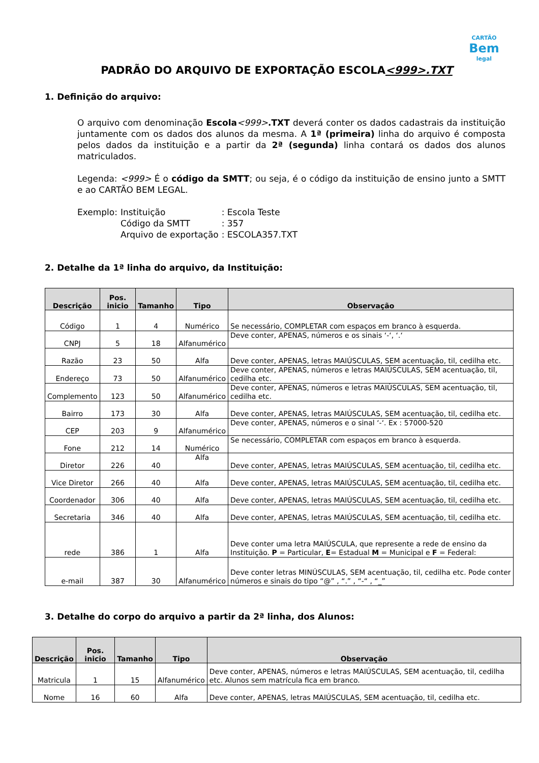CARTÃO
Bem
legal
PADRÃO DO ARQUIVO DE EXPORTAÇÃO ESCOLA<999>.TXT
1. Definição do arquivo:
O arquivo com denominação Escola<999>.TXT deverá conter os dados cadastrais da instituição juntamente com os dados dos alunos da mesma. A 1ª (primeira) linha do arquivo é composta pelos dados da instituição e a partir da 2ª (segunda) linha contará os dados dos alunos matriculados.
Legenda: <999> É o código da SMTT; ou seja, é o código da instituição de ensino junto a SMTT e ao CARTÃO BEM LEGAL.
| Exemplo: | Instituição | : Escola Teste |
| | Código da SMTT | : 357 |
| | Arquivo de exportação | : ESCOLA357.TXT |
2. Detalhe da 1ª linha do arquivo, da Instituição:
| Descrição | Pos. inicio | Tamanho | Tipo | Observação |
| --- | --- | --- | --- | --- |
| Código | 1 | 4 | Numérico | Se necessário, COMPLETAR com espaços em branco à esquerda. |
| CNPJ | 5 | 18 | Alfanumérico | Deve conter, APENAS, números e os sinais ‘-‘, ‘.‘ |
| Razão | 23 | 50 | Alfa | Deve conter, APENAS, letras MAIÚSCULAS, SEM acentuação, til, cedilha etc. |
| Endereço | 73 | 50 | Alfanumérico | Deve conter, APENAS, números e letras MAIÚSCULAS, SEM acentuação, til, cedilha etc. |
| Complemento | 123 | 50 | Alfanumérico | Deve conter, APENAS, números e letras MAIÚSCULAS, SEM acentuação, til, cedilha etc. |
| Bairro | 173 | 30 | Alfa | Deve conter, APENAS, letras MAIÚSCULAS, SEM acentuação, til, cedilha etc. |
| CEP | 203 | 9 | Alfanumérico | Deve conter, APENAS, números e o sinal ‘-‘. Ex : 57000-520 |
| Fone | 212 | 14 | Numérico | Se necessário, COMPLETAR com espaços em branco à esquerda. |
| Diretor | 226 | 40 | Alfa | Deve conter, APENAS, letras MAIÚSCULAS, SEM acentuação, til, cedilha etc. |
| Vice Diretor | 266 | 40 | Alfa | Deve conter, APENAS, letras MAIÚSCULAS, SEM acentuação, til, cedilha etc. |
| Coordenador | 306 | 40 | Alfa | Deve conter, APENAS, letras MAIÚSCULAS, SEM acentuação, til, cedilha etc. |
| Secretaria | 346 | 40 | Alfa | Deve conter, APENAS, letras MAIÚSCULAS, SEM acentuação, til, cedilha etc. |
| rede | 386 | 1 | Alfa | Deve conter uma letra MAIÚSCULA, que represente a rede de ensino da Instituição. P = Particular, E = Estadual M = Municipal e F = Federal: |
| e-mail | 387 | 30 | Alfanumérico | Deve conter letras MINÚSCULAS, SEM acentuação, til, cedilha etc. Pode conter números e sinais do tipo “@” , “.” , “-“ , “_” |
3. Detalhe do corpo do arquivo a partir da 2ª linha, dos Alunos:
| Descrição | Pos. inicio | Tamanho | Tipo | Observação |
| --- | --- | --- | --- | --- |
| Matricula | 1 | 15 | Alfanumérico | Deve conter, APENAS, números e letras MAIÚSCULAS, SEM acentuação, til, cedilha etc. Alunos sem matrícula fica em branco. |
| Nome | 16 | 60 | Alfa | Deve conter, APENAS, letras MAIÚSCULAS, SEM acentuação, til, cedilha etc. |